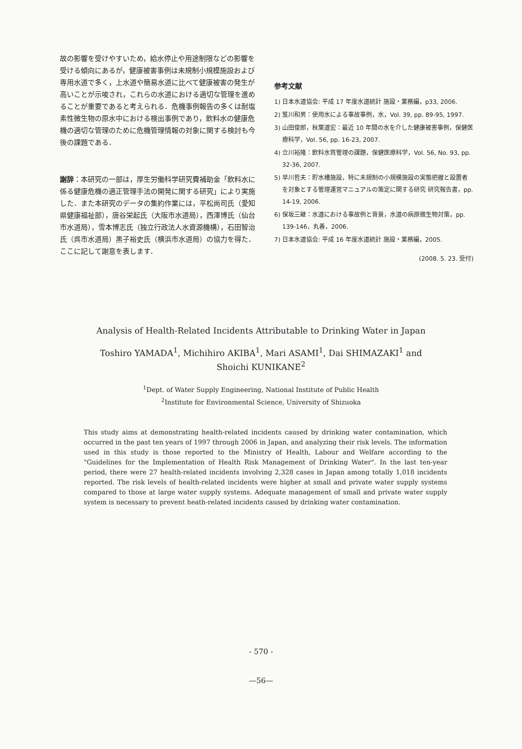故の影響を受けやすいため，給水停止や用途制限などの影響を受ける傾向にあるが，健康被害事例は未規制小規模施設および専用水道で多く，上水道や簡易水道に比べて健康被害の発生が高いことが示唆され，これらの水道における適切な管理を進めることが重要であると考えられる．危機事例報告の多くは耐塩素性微生物の原水中における検出事例であり，飲料水の健康危機の適切な管理のために危機管理情報の対象に関する検討も今後の課題である．
謝辞：本研究の一部は，厚生労働科学研究費補助金「飲料水に係る健康危機の適正管理手法の開発に関する研究」により実施した．また本研究のデータの集約作業には，平松尚司氏（愛知県健康福祉部），唐谷栄起氏（大阪市水道局），西澤博氏（仙台市水道局），雪本博志氏（独立行政法人水資源機構），石田智治氏（呉市水道局）黒子裕史氏（横浜市水道局）の協力を得た．ここに記して謝意を表します．
参考文献
1) 日本水道協会: 平成 17 年度水道統計 施設・業務編，p33, 2006.
2) 笈川和男：使用水による事故事例，水，Vol. 39, pp. 89-95, 1997.
3) 山田俊郎，秋葉道宏：最近 10 年間の水を介した健康被害事例，保健医療科学，Vol. 56, pp. 16-23, 2007.
4) 立川裕隆：飲料水質管理の課題，保健医療科学，Vol. 56, No. 93, pp. 32-36, 2007.
5) 早川哲夫：貯水槽施設，特に未規制の小規模施設の実態把握と設置者を対象とする管理運営マニュアルの策定に関する研究 研究報告書，pp. 14-19, 2006.
6) 保坂三継：水道における事故例と背景，水道の病原微生物対策，pp. 139-146，丸善，2006.
7) 日本水道協会: 平成 16 年度水道統計 施設・業務編，2005.
(2008. 5. 23. 受付)
Analysis of Health-Related Incidents Attributable to Drinking Water in Japan
Toshiro YAMADA<sup>1</sup>, Michihiro AKIBA<sup>1</sup>, Mari ASAMI<sup>1</sup>, Dai SHIMAZAKI<sup>1</sup> and
Shoichi KUNIKANE<sup>2</sup>
<sup>1</sup> Dept. of Water Supply Engineering, National Institute of Public Health
<sup>2</sup> Institute for Environmental Science, University of Shizuoka
This study aims at demonstrating health-related incidents caused by drinking water contamination, which occurred in the past ten years of 1997 through 2006 in Japan, and analyzing their risk levels. The information used in this study is those reported to the Ministry of Health, Labour and Welfare according to the "Guidelines for the Implementation of Health Risk Management of Drinking Water". In the last ten-year period, there were 27 health-related incidents involving 2,328 cases in Japan among totally 1,018 incidents reported. The risk levels of health-related incidents were higher at small and private water supply systems compared to those at large water supply systems. Adequate management of small and private water supply system is necessary to prevent heath-related incidents caused by drinking water contamination.
- 570 -
—56—